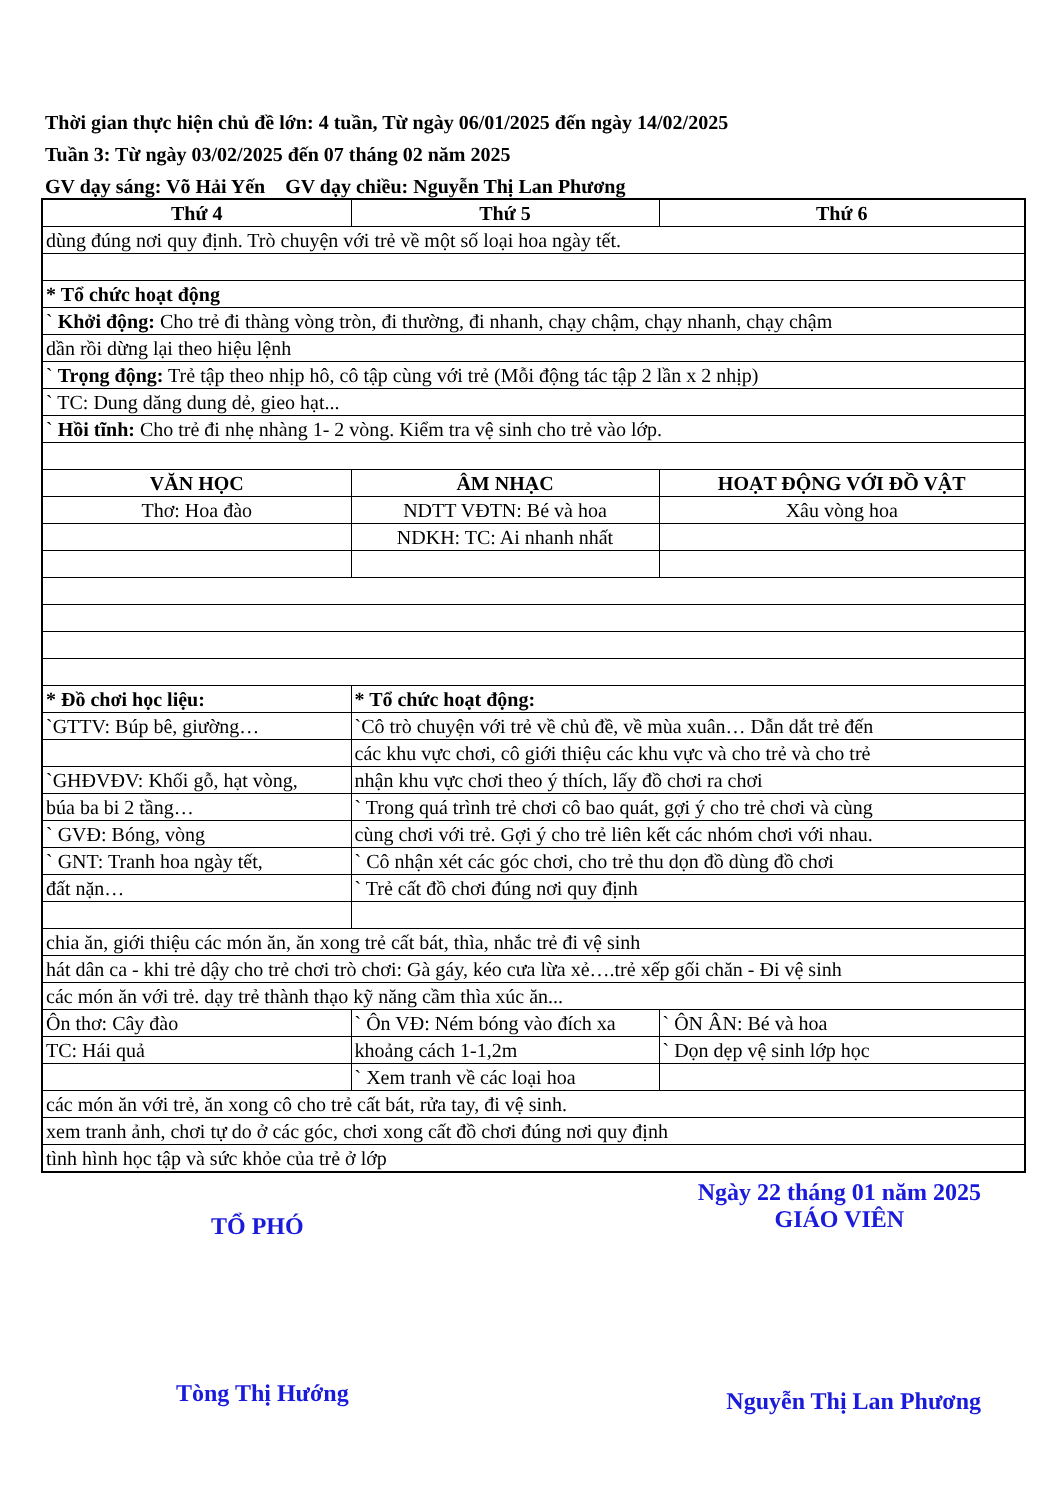Thời gian thực hiện chủ đề lớn: 4 tuần, Từ ngày 06/01/2025 đến ngày 14/02/2025
Tuần 3: Từ ngày 03/02/2025 đến 07 tháng 02 năm 2025
GV dạy sáng: Võ Hải Yến GV dạy chiều: Nguyễn Thị Lan Phương
| Thứ 4 | Thứ 5 | Thứ 6 |
| --- | --- | --- |
| dùng đúng nơi quy định. Trò chuyện với trẻ về một số loại hoa ngày tết. | | |
| * Tổ chức hoạt động | | |
| ` Khởi động: Cho trẻ đi thàng vòng tròn, đi thường, đi nhanh, chạy chậm, chạy nhanh, chạy chậm | | |
| dần rồi dừng lại theo hiệu lệnh | | |
| ` Trọng động: Trẻ tập theo nhịp hô, cô tập cùng với trẻ (Mỗi động tác tập 2 lần x 2 nhịp) | | |
| ` TC: Dung dăng dung dẻ, gieo hạt... | | |
| ` Hồi tĩnh: Cho trẻ đi nhẹ nhàng 1- 2 vòng. Kiểm tra vệ sinh cho trẻ vào lớp. | | |
| VĂN HỌC | ÂM NHẠC | HOẠT ĐỘNG VỚI ĐỒ VẬT |
| Thơ: Hoa đào | NDTT VĐTN: Bé và hoa | Xâu vòng hoa |
| | NDKH: TC: Ai nhanh nhất | |
| * Đồ chơi học liệu: | * Tổ chức hoạt động: | |
| `GTTV: Búp bê, giường… | `Cô trò chuyện với trẻ về chủ đề, về mùa xuân… Dẫn dắt trẻ đến | |
| | các khu vực chơi, cô giới thiệu các khu vực và cho trẻ và cho trẻ | |
| `GHĐVĐV: Khối gỗ, hạt vòng, | nhận khu vực chơi theo ý thích, lấy đồ chơi ra chơi | |
| búa ba bi 2 tầng… | ` Trong quá trình trẻ chơi cô bao quát, gợi ý cho trẻ chơi và cùng | |
| ` GVĐ: Bóng, vòng | cùng chơi với trẻ. Gợi ý cho trẻ liên kết các nhóm chơi với nhau. | |
| ` GNT: Tranh hoa ngày tết, | ` Cô nhận xét các góc chơi, cho trẻ thu dọn đồ dùng đồ chơi | |
| đất nặn… | ` Trẻ cất đồ chơi đúng nơi quy định | |
| chia ăn, giới thiệu các món ăn, ăn xong trẻ cất bát, thìa, nhắc trẻ đi vệ sinh | | |
| hát dân ca - khi trẻ dậy cho trẻ chơi trò chơi: Gà gáy, kéo cưa lừa xẻ….trẻ xếp gối chăn - Đi vệ sinh | | |
| các món ăn với trẻ. dạy trẻ thành thạo kỹ năng cầm thìa xúc ăn... | | |
| Ôn thơ: Cây đào | ` Ôn VĐ: Ném bóng vào đích xa | ` ÔN ÂN: Bé và hoa |
| TC: Hái quả | khoảng cách 1-1,2m | ` Dọn dẹp vệ sinh lớp học |
| | ` Xem tranh về các loại hoa | |
| các món ăn với trẻ, ăn xong cô cho trẻ cất bát, rửa tay, đi vệ sinh. | | |
| xem tranh ảnh, chơi tự do ở các góc, chơi xong cất đồ chơi đúng nơi quy định | | |
| tình hình học tập và sức khỏe của trẻ ở lớp | | |
TỔ PHÓ
Ngày 22 tháng 01 năm 2025
GIÁO VIÊN
Tòng Thị Hướng
Nguyễn Thị Lan Phương